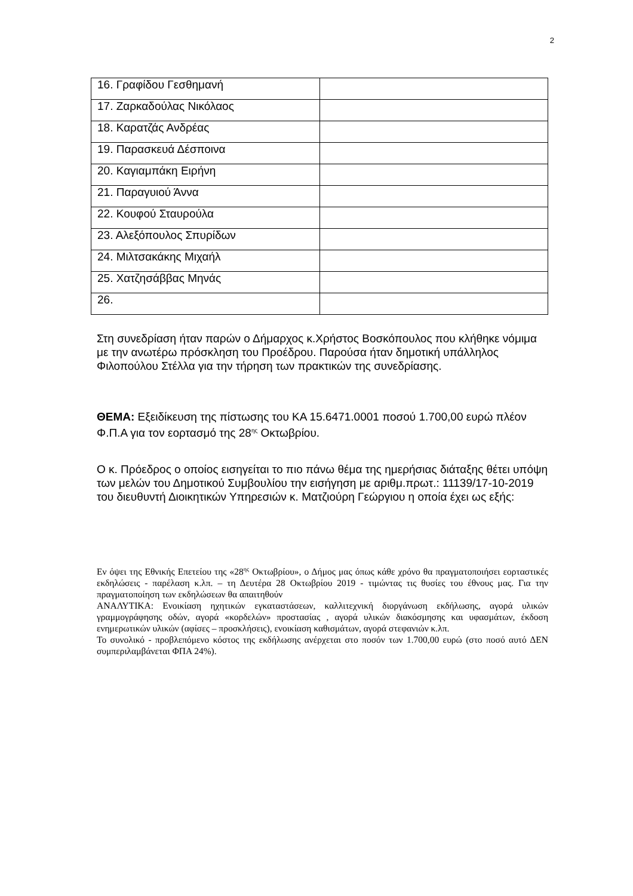2
| 16. Γραφίδου Γεσθημανή | |
| 17. Ζαρκαδούλας Νικόλαος | |
| 18. Καρατζάς Ανδρέας | |
| 19. Παρασκευά Δέσποινα | |
| 20. Καγιαμπάκη Ειρήνη | |
| 21. Παραγυιού Άννα | |
| 22. Κουφού Σταυρούλα | |
| 23. Αλεξόπουλος Σπυρίδων | |
| 24. Μιλτσακάκης Μιχαήλ | |
| 25. Χατζησάββας Μηνάς | |
| 26. | |
Στη συνεδρίαση ήταν παρών ο Δήμαρχος κ.Χρήστος Βοσκόπουλος που κλήθηκε νόμιμα με την ανωτέρω πρόσκληση του Προέδρου. Παρούσα ήταν δημοτική υπάλληλος Φιλοπούλου Στέλλα για την τήρηση των πρακτικών της συνεδρίασης.
ΘΕΜΑ: Εξειδίκευση της πίστωσης του ΚΑ 15.6471.0001 ποσού 1.700,00 ευρώ πλέον Φ.Π.Α για τον εορτασμό της 28<sup>ης</sup> Οκτωβρίου.
Ο κ. Πρόεδρος ο οποίος εισηγείται το πιο πάνω θέμα της ημερήσιας διάταξης θέτει υπόψη των μελών του Δημοτικού Συμβουλίου την εισήγηση με αριθμ.πρωτ.: 11139/17-10-2019 του διευθυντή Διοικητικών Υπηρεσιών κ. Ματζιούρη Γεώργιου η οποία έχει ως εξής:
Εν όψει της Εθνικής Επετείου της «28<sup>ης</sup> Οκτωβρίου», ο Δήμος μας όπως κάθε χρόνο θα πραγματοποιήσει εορταστικές εκδηλώσεις - παρέλαση κ.λπ. – τη Δευτέρα 28 Οκτωβρίου 2019 - τιμώντας τις θυσίες του έθνους μας. Για την πραγματοποίηση των εκδηλώσεων θα απαιτηθούν
ΑΝΑΛΥΤΙΚΑ: Ενοικίαση ηχητικών εγκαταστάσεων, καλλιτεχνική διοργάνωση εκδήλωσης, αγορά υλικών γραμμογράφησης οδών, αγορά «κορδελών» προστασίας , αγορά υλικών διακόσμησης και υφασμάτων, έκδοση ενημερωτικών υλικών (αφίσες – προσκλήσεις), ενοικίαση καθισμάτων, αγορά στεφανιών κ.λπ.
Το συνολικό - προβλεπόμενο κόστος της εκδήλωσης ανέρχεται στο ποσόν των 1.700,00 ευρώ (στο ποσό αυτό ΔΕΝ συμπεριλαμβάνεται ΦΠΑ 24%).